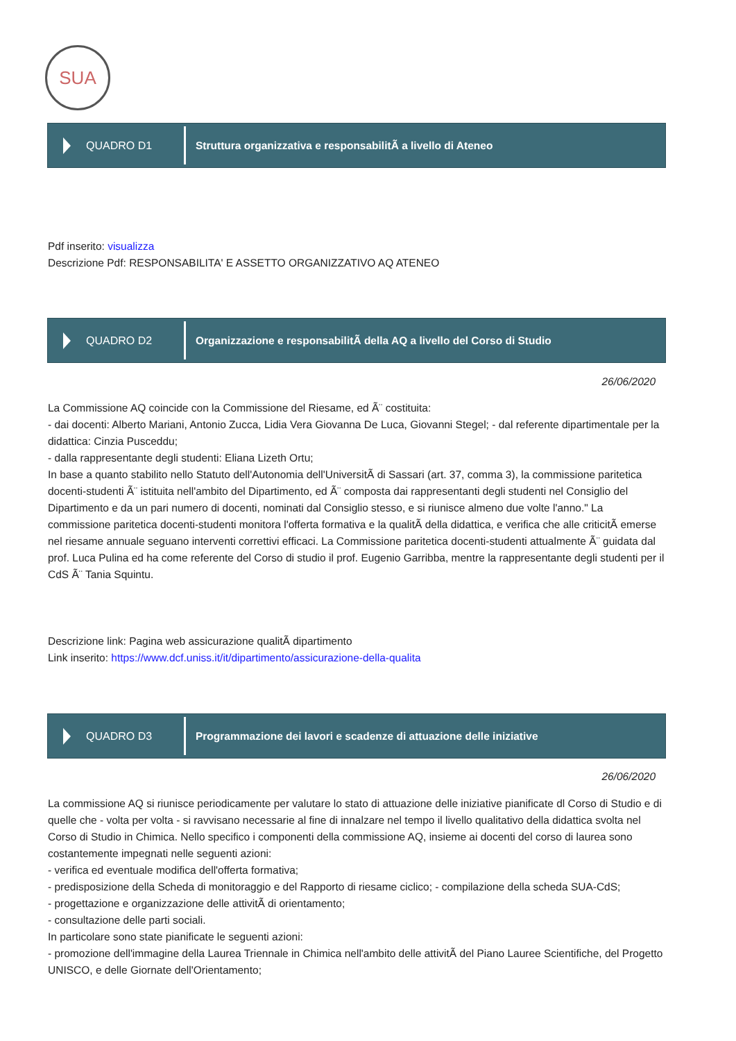SUA
QUADRO D1
Struttura organizzativa e responsabilitÃ a livello di Ateneo
Pdf inserito: visualizza
Descrizione Pdf: RESPONSABILITA' E ASSETTO ORGANIZZATIVO AQ ATENEO
QUADRO D2
Organizzazione e responsabilitÃ della AQ a livello del Corso di Studio
26/06/2020
La Commissione AQ coincide con la Commissione del Riesame, ed Ã¨ costituita:
- dai docenti: Alberto Mariani, Antonio Zucca, Lidia Vera Giovanna De Luca, Giovanni Stegel; - dal referente dipartimentale per la didattica: Cinzia Pusceddu;
- dalla rappresentante degli studenti: Eliana Lizeth Ortu;
In base a quanto stabilito nello Statuto dell'Autonomia dell'UniversitÃ di Sassari (art. 37, comma 3), la commissione paritetica docenti-studenti Ã¨ istituita nell'ambito del Dipartimento, ed Ã¨ composta dai rappresentanti degli studenti nel Consiglio del Dipartimento e da un pari numero di docenti, nominati dal Consiglio stesso, e si riunisce almeno due volte l'anno." La commissione paritetica docenti-studenti monitora l'offerta formativa e la qualitÃ della didattica, e verifica che alle criticitÃ emerse nel riesame annuale seguano interventi correttivi efficaci. La Commissione paritetica docenti-studenti attualmente Ã¨ guidata dal prof. Luca Pulina ed ha come referente del Corso di studio il prof. Eugenio Garribba, mentre la rappresentante degli studenti per il CdS Ã¨ Tania Squintu.
Descrizione link: Pagina web assicurazione qualitÃ dipartimento
Link inserito: https://www.dcf.uniss.it/it/dipartimento/assicurazione-della-qualita
QUADRO D3
Programmazione dei lavori e scadenze di attuazione delle iniziative
26/06/2020
La commissione AQ si riunisce periodicamente per valutare lo stato di attuazione delle iniziative pianificate dl Corso di Studio e di quelle che - volta per volta - si ravvisano necessarie al fine di innalzare nel tempo il livello qualitativo della didattica svolta nel Corso di Studio in Chimica. Nello specifico i componenti della commissione AQ, insieme ai docenti del corso di laurea sono costantemente impegnati nelle seguenti azioni:
- verifica ed eventuale modifica dell'offerta formativa;
- predisposizione della Scheda di monitoraggio e del Rapporto di riesame ciclico; - compilazione della scheda SUA-CdS;
- progettazione e organizzazione delle attivitÃ di orientamento;
- consultazione delle parti sociali.
In particolare sono state pianificate le seguenti azioni:
- promozione dell'immagine della Laurea Triennale in Chimica nell'ambito delle attivitÃ del Piano Lauree Scientifiche, del Progetto UNISCO, e delle Giornate dell'Orientamento;